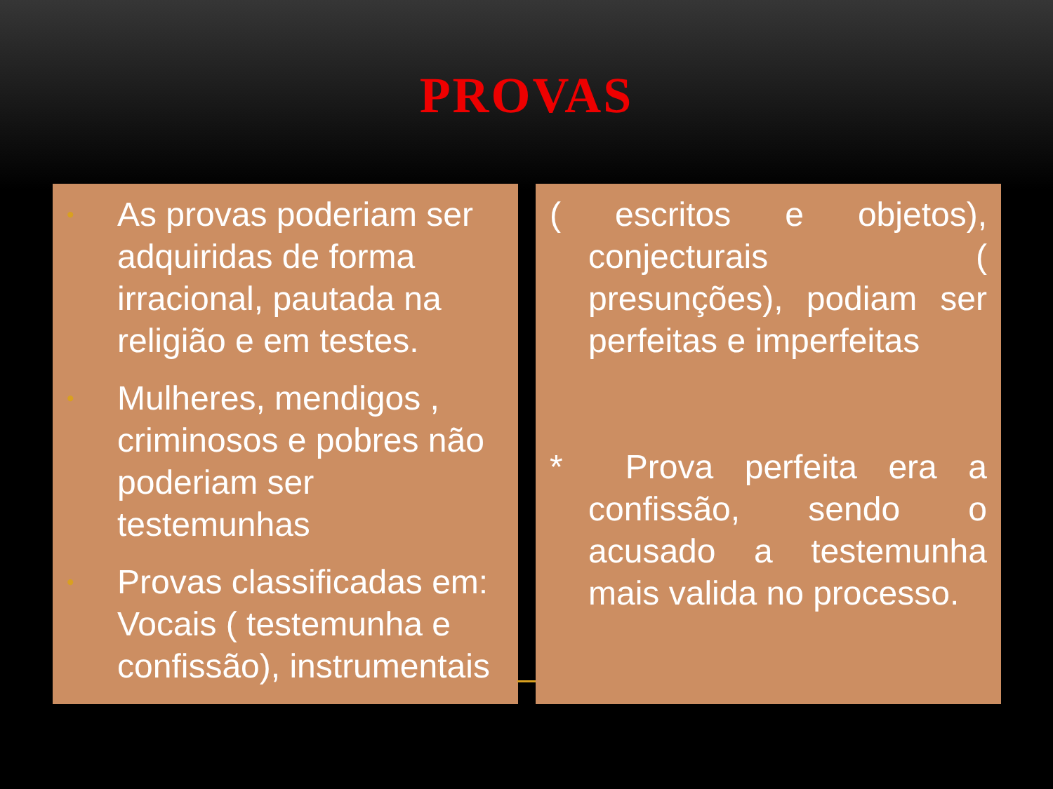PROVAS
• As provas poderiam ser adquiridas de forma irracional, pautada na religião e em testes.
• Mulheres, mendigos , criminosos e pobres não poderiam ser testemunhas
• Provas classificadas em: Vocais ( testemunha e confissão), instrumentais
( escritos e objetos), conjecturais ( presunções), podiam ser perfeitas e imperfeitas
* Prova perfeita era a confissão, sendo o acusado a testemunha mais valida no processo.